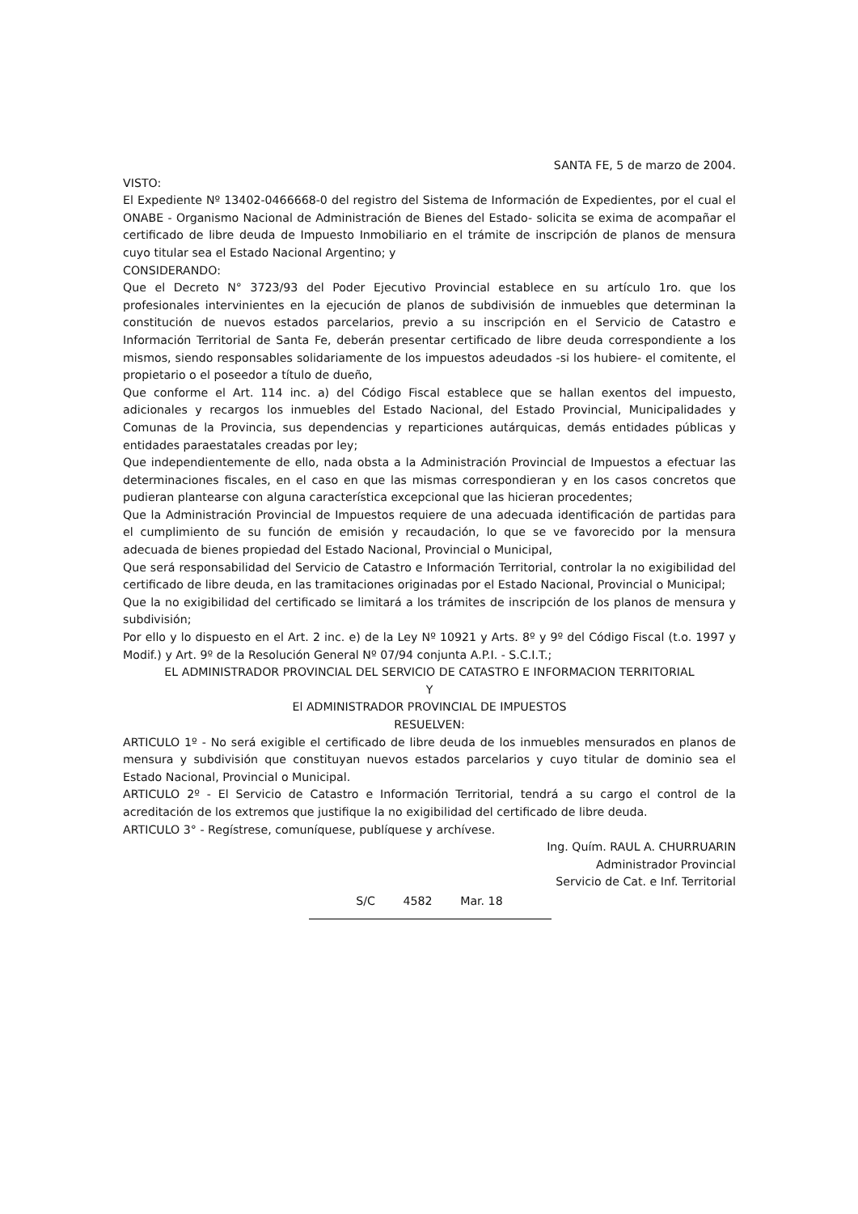SANTA FE, 5 de marzo de 2004.
VISTO:
El Expediente Nº 13402-0466668-0 del registro del Sistema de Información de Expedientes, por el cual el ONABE - Organismo Nacional de Administración de Bienes del Estado- solicita se exima de acompañar el certificado de libre deuda de Impuesto Inmobiliario en el trámite de inscripción de planos de mensura cuyo titular sea el Estado Nacional Argentino; y
CONSIDERANDO:
Que el Decreto N° 3723/93 del Poder Ejecutivo Provincial establece en su artículo 1ro. que los profesionales intervinientes en la ejecución de planos de subdivisión de inmuebles que determinan la constitución de nuevos estados parcelarios, previo a su inscripción en el Servicio de Catastro e Información Territorial de Santa Fe, deberán presentar certificado de libre deuda correspondiente a los mismos, siendo responsables solidariamente de los impuestos adeudados -si los hubiere- el comitente, el propietario o el poseedor a título de dueño,
Que conforme el Art. 114 inc. a) del Código Fiscal establece que se hallan exentos del impuesto, adicionales y recargos los inmuebles del Estado Nacional, del Estado Provincial, Municipalidades y Comunas de la Provincia, sus dependencias y reparticiones autárquicas, demás entidades públicas y entidades paraestatales creadas por ley;
Que independientemente de ello, nada obsta a la Administración Provincial de Impuestos a efectuar las determinaciones fiscales, en el caso en que las mismas correspondieran y en los casos concretos que pudieran plantearse con alguna característica excepcional que las hicieran procedentes;
Que la Administración Provincial de Impuestos requiere de una adecuada identificación de partidas para el cumplimiento de su función de emisión y recaudación, lo que se ve favorecido por la mensura adecuada de bienes propiedad del Estado Nacional, Provincial o Municipal,
Que será responsabilidad del Servicio de Catastro e Información Territorial, controlar la no exigibilidad del certificado de libre deuda, en las tramitaciones originadas por el Estado Nacional, Provincial o Municipal;
Que la no exigibilidad del certificado se limitará a los trámites de inscripción de los planos de mensura y subdivisión;
Por ello y lo dispuesto en el Art. 2 inc. e) de la Ley Nº 10921 y Arts. 8º y 9º del Código Fiscal (t.o. 1997 y Modif.) y Art. 9º de la Resolución General Nº 07/94 conjunta A.P.I. - S.C.I.T.;
EL ADMINISTRADOR PROVINCIAL DEL SERVICIO DE CATASTRO E INFORMACION TERRITORIAL
Y
El ADMINISTRADOR PROVINCIAL DE IMPUESTOS
RESUELVEN:
ARTICULO 1º - No será exigible el certificado de libre deuda de los inmuebles mensurados en planos de mensura y subdivisión que constituyan nuevos estados parcelarios y cuyo titular de dominio sea el Estado Nacional, Provincial o Municipal.
ARTICULO 2º - El Servicio de Catastro e Información Territorial, tendrá a su cargo el control de la acreditación de los extremos que justifique la no exigibilidad del certificado de libre deuda.
ARTICULO 3° - Regístrese, comuníquese, publíquese y archívese.
Ing. Quím. RAUL A. CHURRUARIN
Administrador Provincial
Servicio de Cat. e Inf. Territorial
S/C 4582 Mar. 18